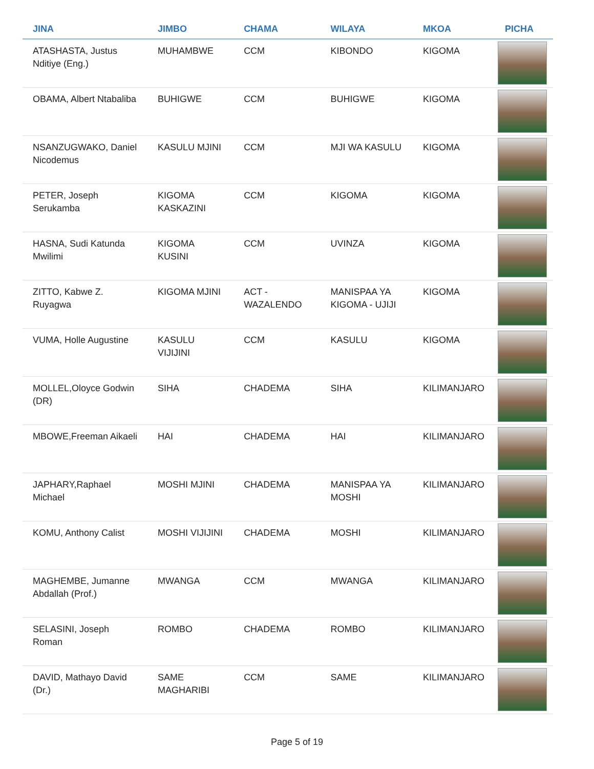| JINA | JIMBO | CHAMA | WILAYA | MKOA | PICHA |
| --- | --- | --- | --- | --- | --- |
| ATASHASTA, Justus Nditiye (Eng.) | MUHAMBWE | CCM | KIBONDO | KIGOMA | |
| OBAMA, Albert Ntabaliba | BUHIGWE | CCM | BUHIGWE | KIGOMA | |
| NSANZUGWAKO, Daniel Nicodemus | KASULU MJINI | CCM | MJI WA KASULU | KIGOMA | |
| PETER, Joseph Serukamba | KIGOMA KASKAZINI | CCM | KIGOMA | KIGOMA | |
| HASNA, Sudi Katunda Mwilimi | KIGOMA KUSINI | CCM | UVINZA | KIGOMA | |
| ZITTO, Kabwe Z. Ruyagwa | KIGOMA MJINI | ACT - WAZALENDO | MANISPAA YA KIGOMA - UJIJI | KIGOMA | |
| VUMA, Holle Augustine | KASULU VIJIJINI | CCM | KASULU | KIGOMA | |
| MOLLEL,Oloyce Godwin (DR) | SIHA | CHADEMA | SIHA | KILIMANJARO | |
| MBOWE,Freeman Aikaeli | HAI | CHADEMA | HAI | KILIMANJARO | |
| JAPHARY,Raphael Michael | MOSHI MJINI | CHADEMA | MANISPAA YA MOSHI | KILIMANJARO | |
| KOMU, Anthony Calist | MOSHI VIJIJINI | CHADEMA | MOSHI | KILIMANJARO | |
| MAGHEMBE, Jumanne Abdallah (Prof.) | MWANGA | CCM | MWANGA | KILIMANJARO | |
| SELASINI, Joseph Roman | ROMBO | CHADEMA | ROMBO | KILIMANJARO | |
| DAVID, Mathayo David (Dr.) | SAME MAGHARIBI | CCM | SAME | KILIMANJARO | |
Page 5 of 19